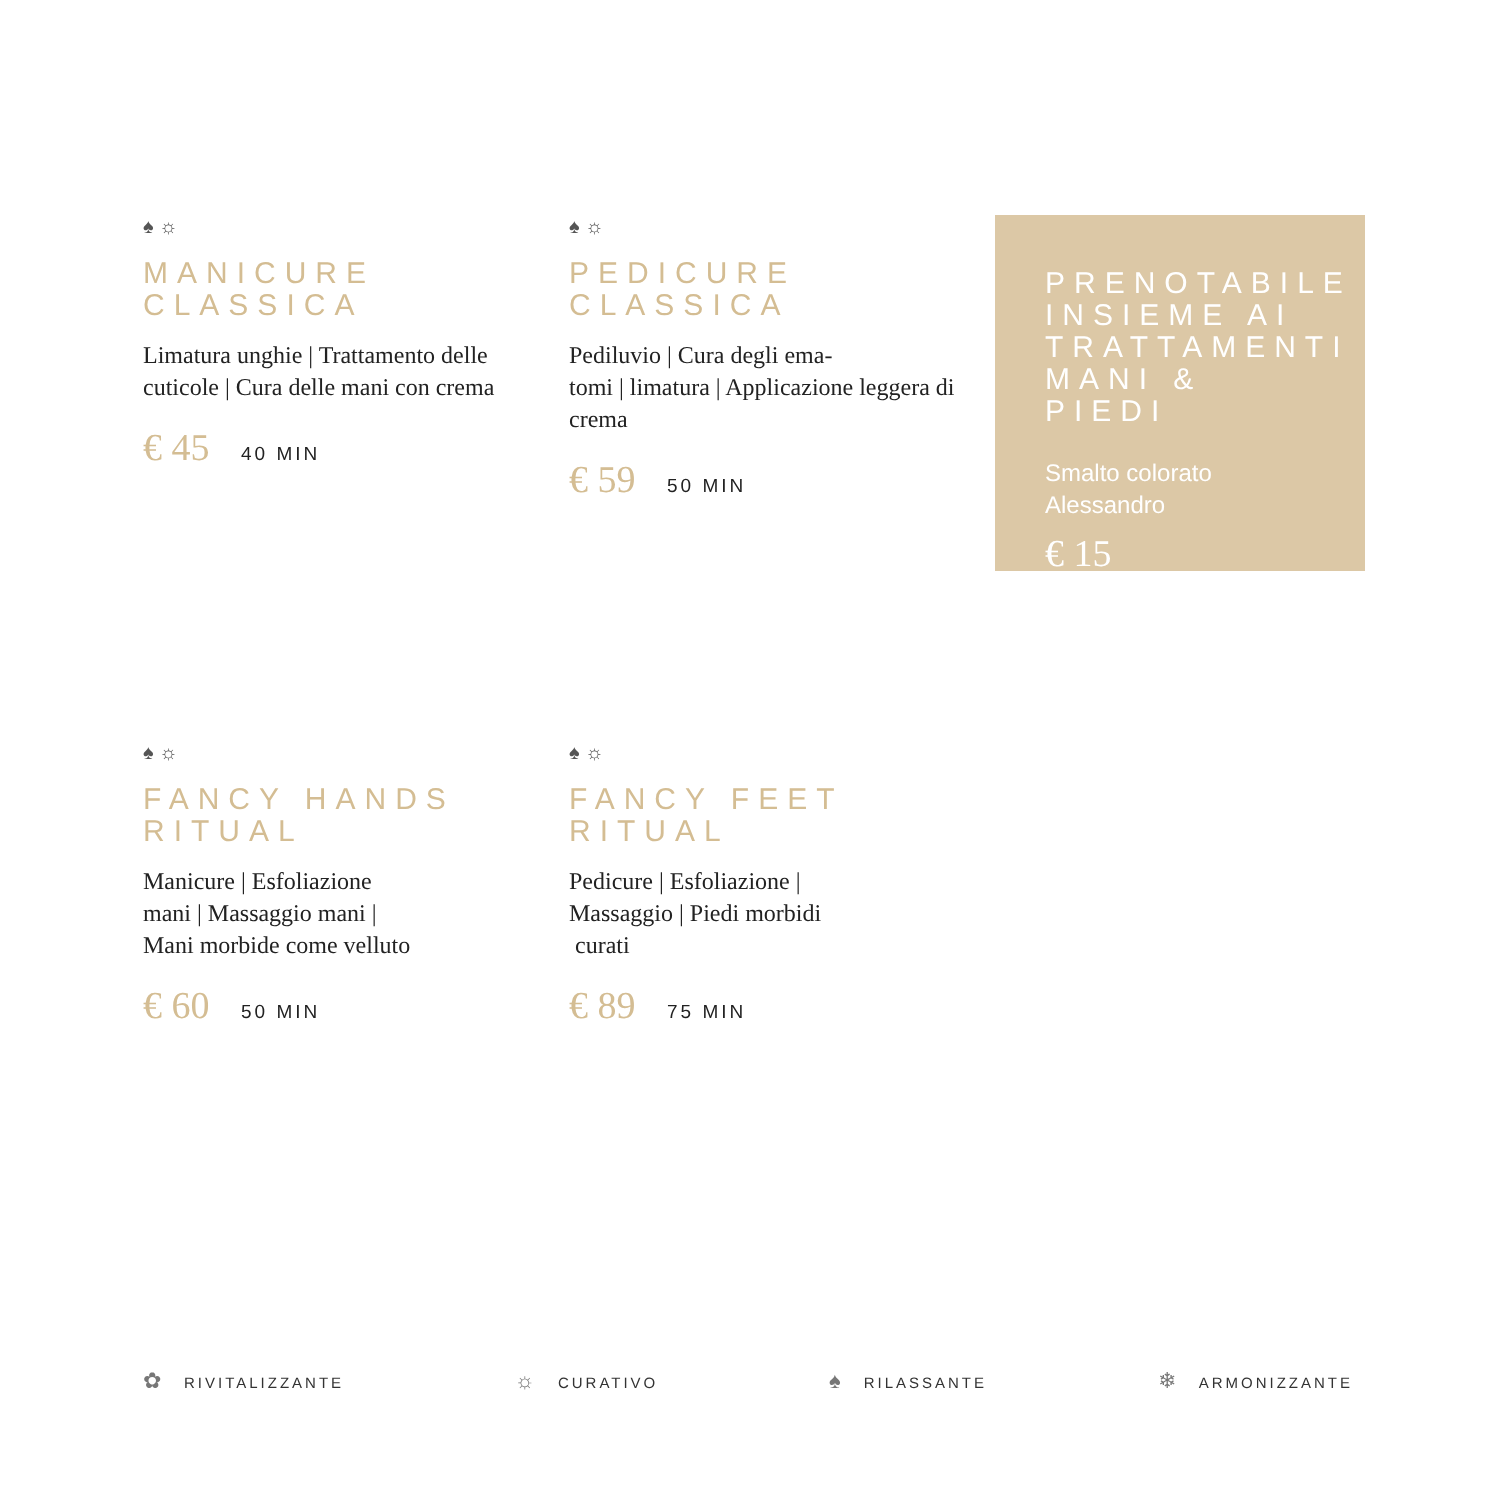♠ ☼
MANICURE
CLASSICA
Limatura unghie | Trattamento delle cuticole | Cura delle mani con crema
€ 45 40 MIN
♠ ☼
PEDICURE
CLASSICA
Pediluvio | Cura degli ema-
tomi | limatura | Applicazione leggera di crema
€ 59 50 MIN
PRENOTABILE INSIEME AI TRATTAMENTI MANI & PIEDI
Smalto colorato
Alessandro
€ 15
♠ ☼
FANCY HANDS
RITUAL
Manicure | Esfoliazione
mani | Massaggio mani |
Mani morbide come velluto
€ 60 50 MIN
♠ ☼
FANCY FEET
RITUAL
Pedicure | Esfoliazione |
Massaggio | Piedi morbidi
curati
€ 89 75 MIN
✿ RIVITALIZZANTE
☼ CURATIVO
♠ RILASSANTE
❄ ARMONIZZANTE